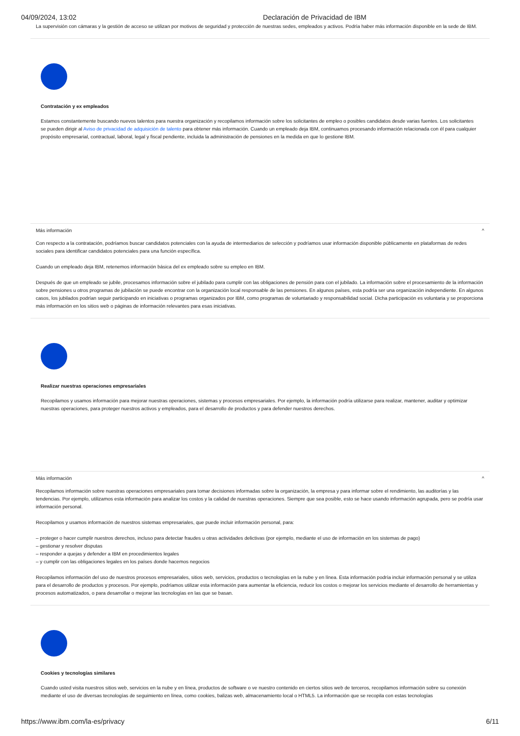04/09/2024, 13:02 Declaración de Privacidad de IBM
La supervisión con cámaras y la gestión de acceso se utilizan por motivos de seguridad y protección de nuestras sedes, empleados y activos. Podría haber más información disponible en la sede de IBM.
Contratación y ex empleados
Estamos constantemente buscando nuevos talentos para nuestra organización y recopilamos información sobre los solicitantes de empleo o posibles candidatos desde varias fuentes. Los solicitantes se pueden dirigir al Aviso de privacidad de adquisición de talento para obtener más información. Cuando un empleado deja IBM, continuamos procesando información relacionada con él para cualquier propósito empresarial, contractual, laboral, legal y fiscal pendiente, incluida la administración de pensiones en la medida en que lo gestione IBM.
Más información ^
Con respecto a la contratación, podríamos buscar candidatos potenciales con la ayuda de intermediarios de selección y podríamos usar información disponible públicamente en plataformas de redes sociales para identificar candidatos potenciales para una función específica.
Cuando un empleado deja IBM, retenemos información básica del ex empleado sobre su empleo en IBM.
Después de que un empleado se jubile, procesamos información sobre el jubilado para cumplir con las obligaciones de pensión para con el jubilado. La información sobre el procesamiento de la información sobre pensiones u otros programas de jubilación se puede encontrar con la organización local responsable de las pensiones. En algunos países, esta podría ser una organización independiente. En algunos casos, los jubilados podrían seguir participando en iniciativas o programas organizados por IBM, como programas de voluntariado y responsabilidad social. Dicha participación es voluntaria y se proporciona más información en los sitios web o páginas de información relevantes para esas iniciativas.
Realizar nuestras operaciones empresariales
Recopilamos y usamos información para mejorar nuestras operaciones, sistemas y procesos empresariales. Por ejemplo, la información podría utilizarse para realizar, mantener, auditar y optimizar nuestras operaciones, para proteger nuestros activos y empleados, para el desarrollo de productos y para defender nuestros derechos.
Más información ^
Recopilamos información sobre nuestras operaciones empresariales para tomar decisiones informadas sobre la organización, la empresa y para informar sobre el rendimiento, las auditorías y las tendencias. Por ejemplo, utilizamos esta información para analizar los costos y la calidad de nuestras operaciones. Siempre que sea posible, esto se hace usando información agrupada, pero se podría usar información personal.
Recopilamos y usamos información de nuestros sistemas empresariales, que puede incluir información personal, para:
– proteger o hacer cumplir nuestros derechos, incluso para detectar fraudes u otras actividades delictivas (por ejemplo, mediante el uso de información en los sistemas de pago)
– gestionar y resolver disputas
– responder a quejas y defender a IBM en procedimientos legales
– y cumplir con las obligaciones legales en los países donde hacemos negocios
Recopilamos información del uso de nuestros procesos empresariales, sitios web, servicios, productos o tecnologías en la nube y en línea. Esta información podría incluir información personal y se utiliza para el desarrollo de productos y procesos. Por ejemplo, podríamos utilizar esta información para aumentar la eficiencia, reducir los costos o mejorar los servicios mediante el desarrollo de herramientas y procesos automatizados, o para desarrollar o mejorar las tecnologías en las que se basan.
Cookies y tecnologías similares
Cuando usted visita nuestros sitios web, servicios en la nube y en línea, productos de software o ve nuestro contenido en ciertos sitios web de terceros, recopilamos información sobre su conexión mediante el uso de diversas tecnologías de seguimiento en línea, como cookies, balizas web, almacenamiento local o HTML5. La información que se recopila con estas tecnologías
https://www.ibm.com/la-es/privacy 6/11